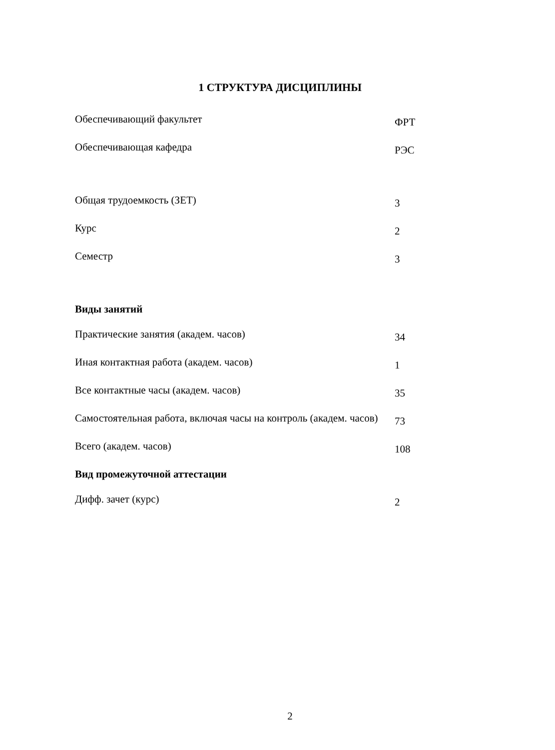1 СТРУКТУРА ДИСЦИПЛИНЫ
| Обеспечивающий факультет | ФРТ |
| Обеспечивающая кафедра | РЭС |
| Общая трудоемкость (ЗЕТ) | 3 |
| Курс | 2 |
| Семестр | 3 |
| Виды занятий | |
| Практические занятия (академ. часов) | 34 |
| Иная контактная работа (академ. часов) | 1 |
| Все контактные часы (академ. часов) | 35 |
| Самостоятельная работа, включая часы на контроль (академ. часов) | 73 |
| Всего (академ. часов) | 108 |
| Вид промежуточной аттестации | |
| Дифф. зачет (курс) | 2 |
2